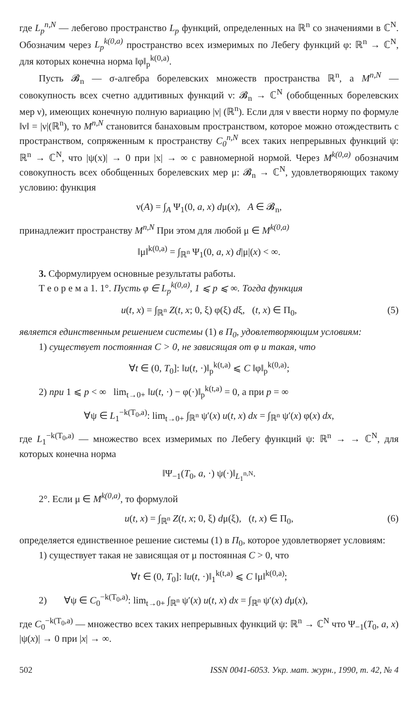где L<sub>p</sub><sup>n,N</sup> — лебегово пространство L<sub>p</sub> функций, определенных на ℝ<sup>n</sup> со значениями в ℂ<sup>N</sup>. Обозначим через L<sub>p</sub><sup>k(0,a)</sup> пространство всех измеримых по Лебегу функций φ: ℝ<sup>n</sup> → ℂ<sup>N</sup>, для которых конечна норма ‖φ‖<sub>p</sub><sup>k(0,a)</sup>.
Пусть 𝓑<sub>n</sub> — σ-алгебра борелевских множеств пространства ℝ<sup>n</sup>, а M<sup>n,N</sup> — совокупность всех счетно аддитивных функций ν: 𝓑<sub>n</sub> → ℂ<sup>N</sup> (обобщенных борелевских мер ν), имеющих конечную полную вариацию |ν| (ℝ<sup>n</sup>). Если для ν ввести норму по формуле ‖ν‖ = |ν|(ℝ<sup>n</sup>), то M<sup>n,N</sup> становится банаховым пространством, которое можно отождествить с пространством, сопряженным к пространству C<sub>0</sub><sup>n,N</sup> всех таких непрерывных функций ψ: ℝ<sup>n</sup> → ℂ<sup>N</sup>, что |ψ(x)| → 0 при |x| → ∞ с равномерной нормой. Через M<sup>k(0,a)</sup> обозначим совокупность всех обобщенных борелевских мер μ: 𝓑<sub>n</sub> → ℂ<sup>N</sup>, удовлетворяющих такому условию: функция
ν(A) = ∫<sub>A</sub> Ψ<sub>1</sub>(0, a, x) dμ(x), A ∈ 𝓑<sub>n</sub>,
принадлежит пространству M<sup>n,N</sup> При этом для любой μ ∈ M<sup>k(0,a)</sup>
‖μ‖<sup>k(0,a)</sup> = ∫<sub>ℝ<sup>n</sup></sub> Ψ<sub>1</sub>(0, a, x) d|μ|(x) < ∞.
3. Сформулируем основные результаты работы.
Т е о р е м а 1. 1°. Пусть φ ∈ L<sub>p</sub><sup>k(0,a)</sup>, 1 ⩽ p ⩽ ∞. Тогда функция
u(t, x) = ∫<sub>ℝ<sup>n</sup></sub> Z(t, x; 0, ξ) φ(ξ) dξ, (t, x) ∈ Π<sub>0</sub>, (5)
является единственным решением системы (1) в Π<sub>0</sub>, удовлетворяющим условиям:
1) существует постоянная C > 0, не зависящая от φ и такая, что
∀t ∈ (0, T<sub>0</sub>]: ‖u(t, ·)‖<sub>p</sub><sup>k(t,a)</sup> ⩽ C ‖φ‖<sub>p</sub><sup>k(0,a)</sup>;
2) при 1 ⩽ p < ∞ lim<sub>t→0+</sub> ‖u(t, ·) − φ(·)‖<sub>p</sub><sup>k(t,a)</sup> = 0, а при p = ∞
∀ψ ∈ L<sub>1</sub><sup>−k(T<sub>0</sub>,a)</sup>: lim<sub>t→0+</sub> ∫<sub>ℝ<sup>n</sup></sub> ψ′(x) u(t, x) dx = ∫<sub>ℝ<sup>n</sup></sub> ψ′(x) φ(x) dx,
где L<sub>1</sub><sup>−k(T<sub>0</sub>,a)</sup> — множество всех измеримых по Лебегу функций ψ: ℝ<sup>n</sup> → → ℂ<sup>N</sup>, для которых конечна норма
‖Ψ<sub>−1</sub>(T<sub>0</sub>, a, ·) ψ(·)‖<sub>L<sub>1</sub><sup>n,N</sup></sub>.
2°. Если μ ∈ M<sup>k(0,a)</sup>, то формулой
u(t, x) = ∫<sub>ℝ<sup>n</sup></sub> Z(t, x; 0, ξ) dμ(ξ), (t, x) ∈ Π<sub>0</sub>, (6)
определяется единственное решение системы (1) в Π<sub>0</sub>, которое удовлетворяет условиям:
1) существует такая не зависящая от μ постоянная C > 0, что
∀t ∈ (0, T<sub>0</sub>]: ‖u(t, ·)‖<sub>1</sub><sup>k(t,a)</sup> ⩽ C ‖μ‖<sup>k(0,a)</sup>;
2) ∀ψ ∈ C<sub>0</sub><sup>−k(T<sub>0</sub>,a)</sup>: lim<sub>t→0+</sub> ∫<sub>ℝ<sup>n</sup></sub> ψ′(x) u(t, x) dx = ∫<sub>ℝ<sup>n</sup></sub> ψ′(x) dμ(x),
где C<sub>0</sub><sup>−k(T<sub>0</sub>,a)</sup> — множество всех таких непрерывных функций ψ: ℝ<sup>n</sup> → ℂ<sup>N</sup> что Ψ<sub>−1</sub>(T<sub>0</sub>, a, x) |ψ(x)| → 0 при |x| → ∞.
502 ISSN 0041-6053. Укр. мат. журн., 1990, т. 42, № 4